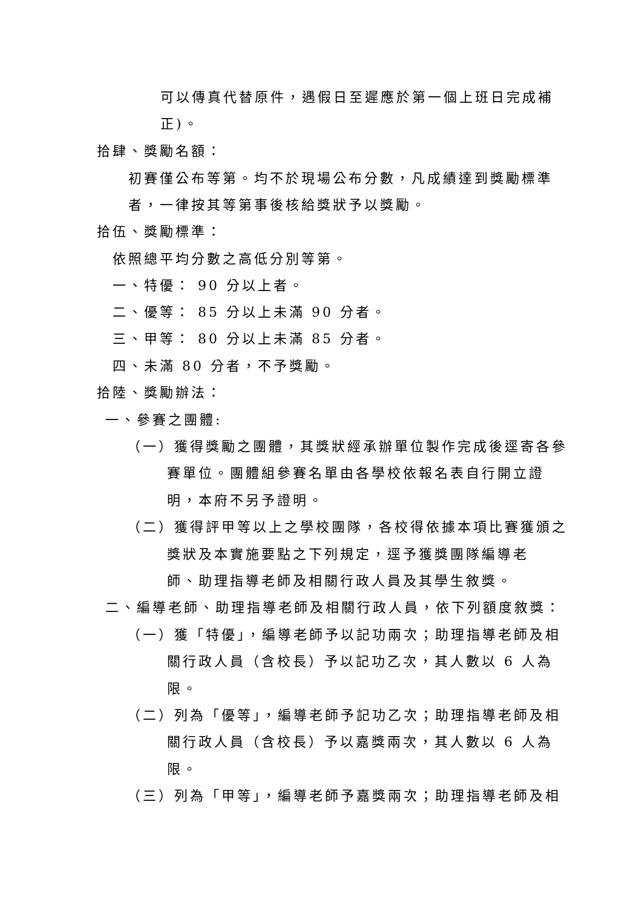可以傳真代替原件，遇假日至遲應於第一個上班日完成補
正)。
拾肆、獎勵名額：
初賽僅公布等第。均不於現場公布分數，凡成績達到獎勵標準
者，一律按其等第事後核給獎狀予以獎勵。
拾伍、獎勵標準：
依照總平均分數之高低分別等第。
一、特優： 90 分以上者。
二、優等： 85 分以上未滿 90 分者。
三、甲等： 80 分以上未滿 85 分者。
四、未滿 80 分者，不予獎勵。
拾陸、獎勵辦法：
一、參賽之團體:
（一）獲得獎勵之團體，其獎狀經承辦單位製作完成後逕寄各參
賽單位。團體組參賽名單由各學校依報名表自行開立證
明，本府不另予證明。
（二）獲得評甲等以上之學校團隊，各校得依據本項比賽獲頒之
獎狀及本實施要點之下列規定，逕予獲獎團隊編導老
師、助理指導老師及相關行政人員及其學生敘獎。
二、編導老師、助理指導老師及相關行政人員，依下列額度敘獎：
（一）獲「特優」，編導老師予以記功兩次；助理指導老師及相
關行政人員（含校長）予以記功乙次，其人數以 6 人為
限。
（二）列為「優等」，編導老師予記功乙次；助理指導老師及相
關行政人員（含校長）予以嘉獎兩次，其人數以 6 人為
限。
（三）列為「甲等」，編導老師予嘉獎兩次；助理指導老師及相